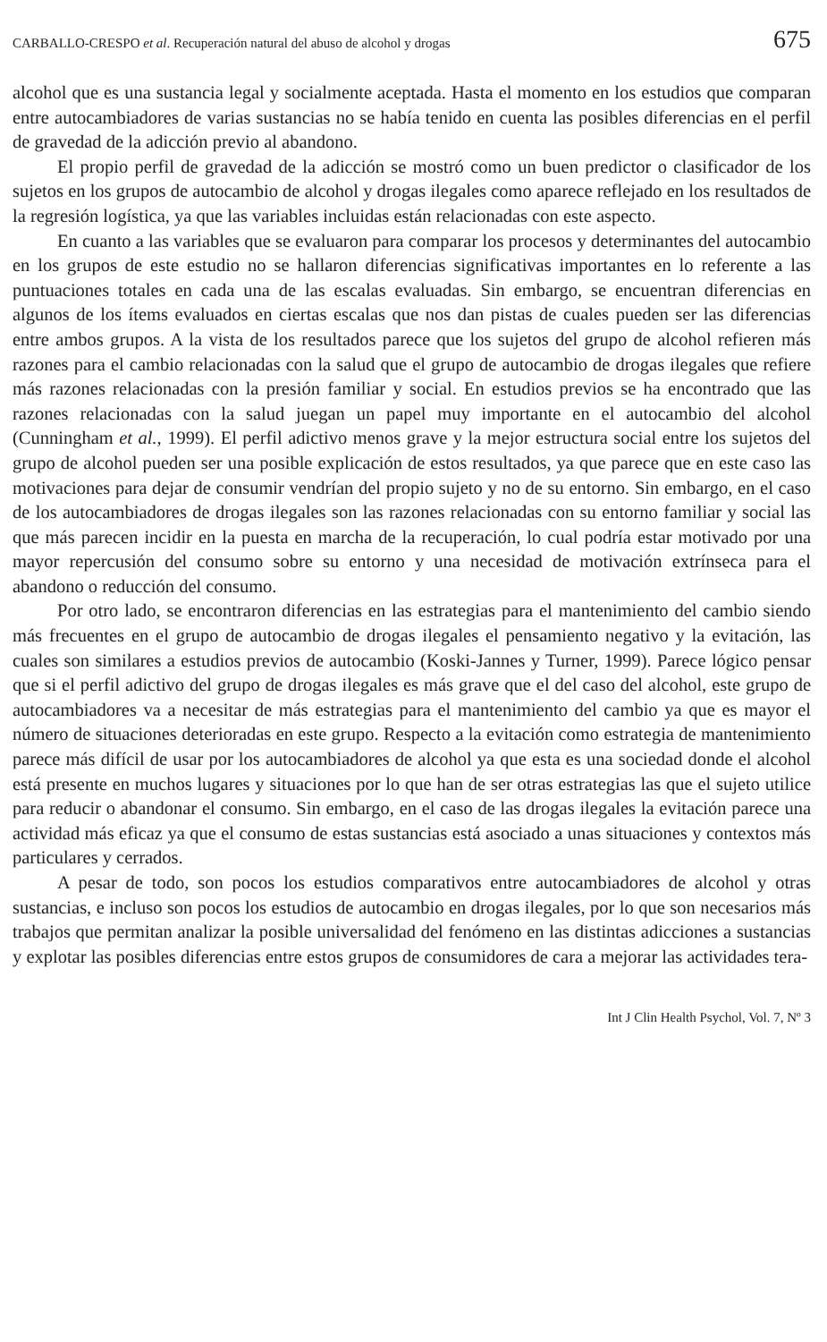CARBALLO-CRESPO et al. Recuperación natural del abuso de alcohol y drogas 675
alcohol que es una sustancia legal y socialmente aceptada. Hasta el momento en los estudios que comparan entre autocambiadores de varias sustancias no se había tenido en cuenta las posibles diferencias en el perfil de gravedad de la adicción previo al abandono.
El propio perfil de gravedad de la adicción se mostró como un buen predictor o clasificador de los sujetos en los grupos de autocambio de alcohol y drogas ilegales como aparece reflejado en los resultados de la regresión logística, ya que las variables incluidas están relacionadas con este aspecto.
En cuanto a las variables que se evaluaron para comparar los procesos y determinantes del autocambio en los grupos de este estudio no se hallaron diferencias significativas importantes en lo referente a las puntuaciones totales en cada una de las escalas evaluadas. Sin embargo, se encuentran diferencias en algunos de los ítems evaluados en ciertas escalas que nos dan pistas de cuales pueden ser las diferencias entre ambos grupos. A la vista de los resultados parece que los sujetos del grupo de alcohol refieren más razones para el cambio relacionadas con la salud que el grupo de autocambio de drogas ilegales que refiere más razones relacionadas con la presión familiar y social. En estudios previos se ha encontrado que las razones relacionadas con la salud juegan un papel muy importante en el autocambio del alcohol (Cunningham et al., 1999). El perfil adictivo menos grave y la mejor estructura social entre los sujetos del grupo de alcohol pueden ser una posible explicación de estos resultados, ya que parece que en este caso las motivaciones para dejar de consumir vendrían del propio sujeto y no de su entorno. Sin embargo, en el caso de los autocambiadores de drogas ilegales son las razones relacionadas con su entorno familiar y social las que más parecen incidir en la puesta en marcha de la recuperación, lo cual podría estar motivado por una mayor repercusión del consumo sobre su entorno y una necesidad de motivación extrínseca para el abandono o reducción del consumo.
Por otro lado, se encontraron diferencias en las estrategias para el mantenimiento del cambio siendo más frecuentes en el grupo de autocambio de drogas ilegales el pensamiento negativo y la evitación, las cuales son similares a estudios previos de autocambio (Koski-Jannes y Turner, 1999). Parece lógico pensar que si el perfil adictivo del grupo de drogas ilegales es más grave que el del caso del alcohol, este grupo de autocambiadores va a necesitar de más estrategias para el mantenimiento del cambio ya que es mayor el número de situaciones deterioradas en este grupo. Respecto a la evitación como estrategia de mantenimiento parece más difícil de usar por los autocambiadores de alcohol ya que esta es una sociedad donde el alcohol está presente en muchos lugares y situaciones por lo que han de ser otras estrategias las que el sujeto utilice para reducir o abandonar el consumo. Sin embargo, en el caso de las drogas ilegales la evitación parece una actividad más eficaz ya que el consumo de estas sustancias está asociado a unas situaciones y contextos más particulares y cerrados.
A pesar de todo, son pocos los estudios comparativos entre autocambiadores de alcohol y otras sustancias, e incluso son pocos los estudios de autocambio en drogas ilegales, por lo que son necesarios más trabajos que permitan analizar la posible universalidad del fenómeno en las distintas adicciones a sustancias y explotar las posibles diferencias entre estos grupos de consumidores de cara a mejorar las actividades tera-
Int J Clin Health Psychol, Vol. 7, Nº 3